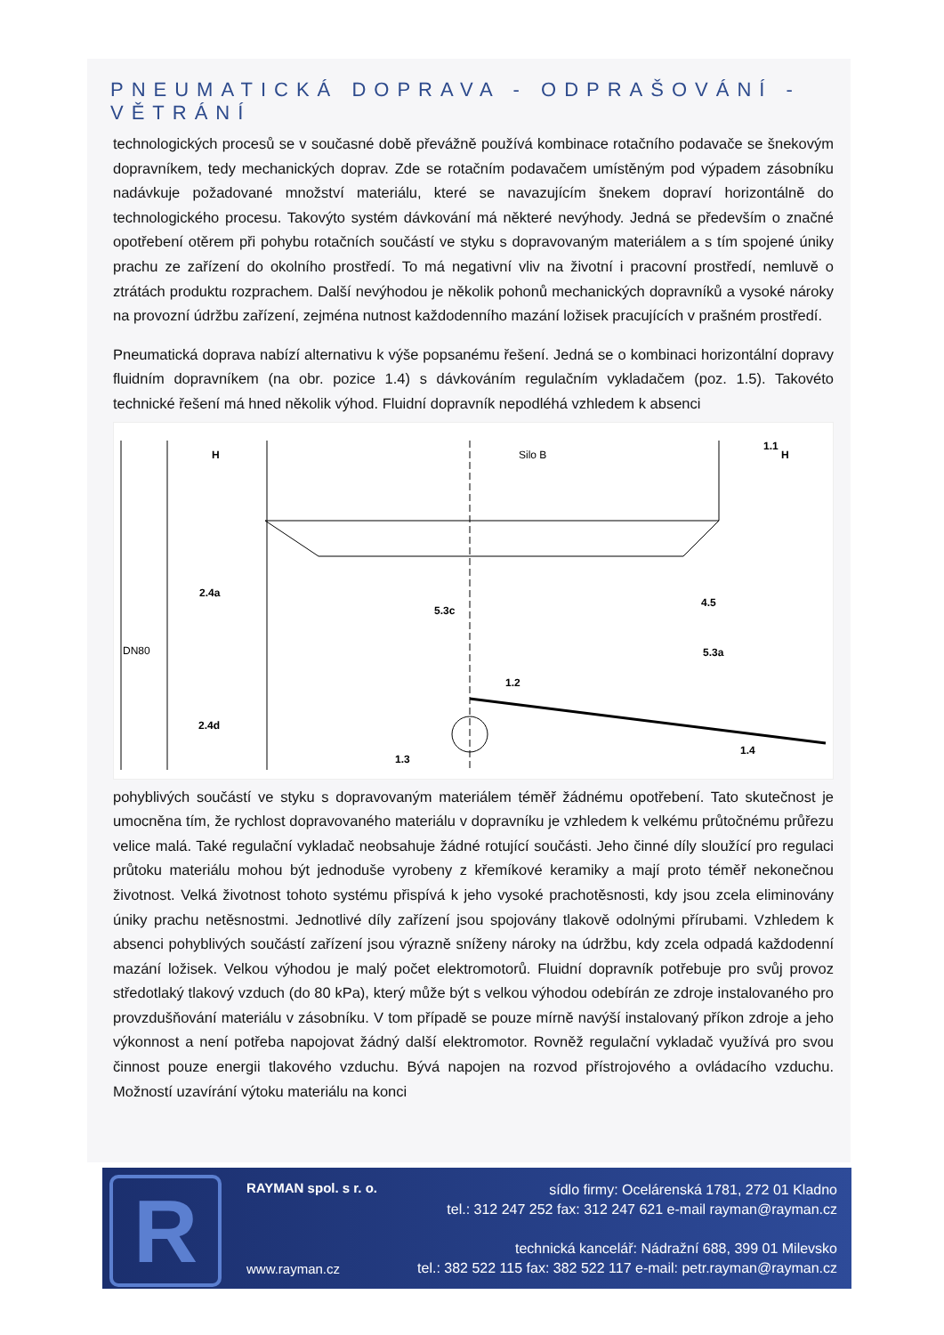PNEUMATICKÁ DOPRAVA - ODPRAŠOVÁNÍ - VĚTRÁNÍ
technologických procesů se v současné době převážně používá kombinace rotačního podavače se šnekovým dopravníkem, tedy mechanických doprav. Zde se rotačním podavačem umístěným pod výpadem zásobníku nadávkuje požadované množství materiálu, které se navazujícím šnekem dopraví horizontálně do technologického procesu. Takovýto systém dávkování má některé nevýhody. Jedná se především o značné opotřebení otěrem při pohybu rotačních součástí ve styku s dopravovaným materiálem a s tím spojené úniky prachu ze zařízení do okolního prostředí. To má negativní vliv na životní i pracovní prostředí, nemluvě o ztrátách produktu rozprachem. Další nevýhodou je několik pohonů mechanických dopravníků a vysoké nároky na provozní údržbu zařízení, zejména nutnost každodenního mazání ložisek pracujících v prašném prostředí.
Pneumatická doprava nabízí alternativu k výše popsanému řešení. Jedná se o kombinaci horizontální dopravy fluidním dopravníkem (na obr. pozice 1.4) s dávkováním regulačním vykladačem (poz. 1.5). Takovéto technické řešení má hned několik výhod. Fluidní dopravník nepodléhá vzhledem k absenci
H
Silo B
1.1
H
2.4a
5.3c
4.5
5.3a
1.2
2.4d
1.4
DN80
1.3
pohyblivých součástí ve styku s dopravovaným materiálem téměř žádnému opotřebení. Tato skutečnost je umocněna tím, že rychlost dopravovaného materiálu v dopravníku je vzhledem k velkému průtočnému průřezu velice malá. Také regulační vykladač neobsahuje žádné rotující součásti. Jeho činné díly sloužící pro regulaci průtoku materiálu mohou být jednoduše vyrobeny z křemíkové keramiky a mají proto téměř nekonečnou životnost. Velká životnost tohoto systému přispívá k jeho vysoké prachotěsnosti, kdy jsou zcela eliminovány úniky prachu netěsnostmi. Jednotlivé díly zařízení jsou spojovány tlakově odolnými přírubami. Vzhledem k absenci pohyblivých součástí zařízení jsou výrazně sníženy nároky na údržbu, kdy zcela odpadá každodenní mazání ložisek. Velkou výhodou je malý počet elektromotorů. Fluidní dopravník potřebuje pro svůj provoz středotlaký tlakový vzduch (do 80 kPa), který může být s velkou výhodou odebírán ze zdroje instalovaného pro provzdušňování materiálu v zásobníku. V tom případě se pouze mírně navýší instalovaný příkon zdroje a jeho výkonnost a není potřeba napojovat žádný další elektromotor. Rovněž regulační vykladač využívá pro svou činnost pouze energii tlakového vzduchu. Bývá napojen na rozvod přístrojového a ovládacího vzduchu. Možností uzavírání výtoku materiálu na konci
R
RAYMAN spol. s r. o.
www.rayman.cz
sídlo firmy: Ocelárenská 1781, 272 01 Kladno
tel.: 312 247 252 fax: 312 247 621 e-mail rayman@rayman.cz
technická kancelář: Nádražní 688, 399 01 Milevsko
tel.: 382 522 115 fax: 382 522 117 e-mail: petr.rayman@rayman.cz